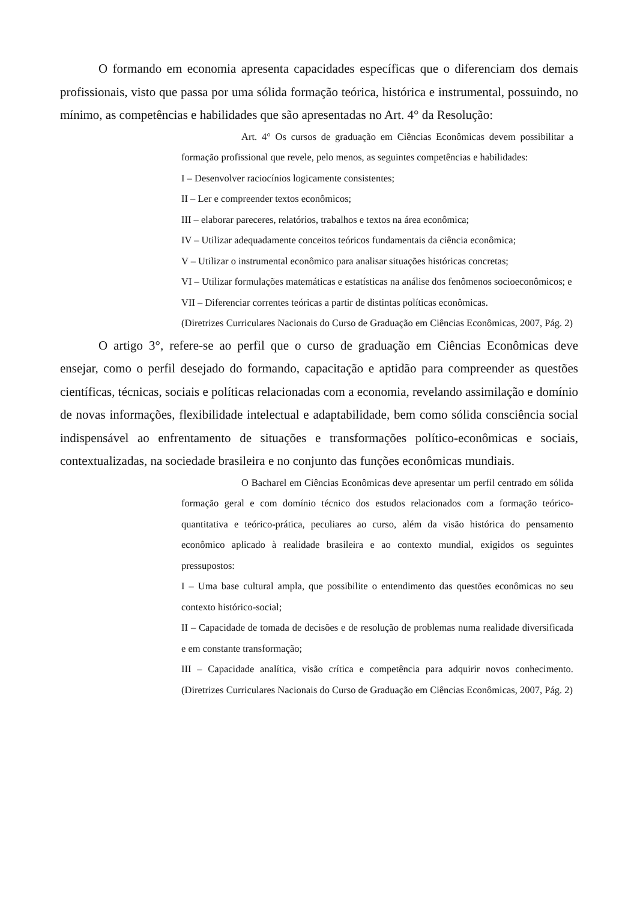O formando em economia apresenta capacidades específicas que o diferenciam dos demais profissionais, visto que passa por uma sólida formação teórica, histórica e instrumental, possuindo, no mínimo, as competências e habilidades que são apresentadas no Art. 4° da Resolução:
Art. 4° Os cursos de graduação em Ciências Econômicas devem possibilitar a formação profissional que revele, pelo menos, as seguintes competências e habilidades:
I – Desenvolver raciocínios logicamente consistentes;
II – Ler e compreender textos econômicos;
III – elaborar pareceres, relatórios, trabalhos e textos na área econômica;
IV – Utilizar adequadamente conceitos teóricos fundamentais da ciência econômica;
V – Utilizar o instrumental econômico para analisar situações históricas concretas;
VI – Utilizar formulações matemáticas e estatísticas na análise dos fenômenos socioeconômicos; e
VII – Diferenciar correntes teóricas a partir de distintas políticas econômicas.
(Diretrizes Curriculares Nacionais do Curso de Graduação em Ciências Econômicas, 2007, Pág. 2)
O artigo 3°, refere-se ao perfil que o curso de graduação em Ciências Econômicas deve ensejar, como o perfil desejado do formando, capacitação e aptidão para compreender as questões científicas, técnicas, sociais e políticas relacionadas com a economia, revelando assimilação e domínio de novas informações, flexibilidade intelectual e adaptabilidade, bem como sólida consciência social indispensável ao enfrentamento de situações e transformações político-econômicas e sociais, contextualizadas, na sociedade brasileira e no conjunto das funções econômicas mundiais.
O Bacharel em Ciências Econômicas deve apresentar um perfil centrado em sólida formação geral e com domínio técnico dos estudos relacionados com a formação teórico-quantitativa e teórico-prática, peculiares ao curso, além da visão histórica do pensamento econômico aplicado à realidade brasileira e ao contexto mundial, exigidos os seguintes pressupostos:
I – Uma base cultural ampla, que possibilite o entendimento das questões econômicas no seu contexto histórico-social;
II – Capacidade de tomada de decisões e de resolução de problemas numa realidade diversificada e em constante transformação;
III – Capacidade analítica, visão crítica e competência para adquirir novos conhecimento. (Diretrizes Curriculares Nacionais do Curso de Graduação em Ciências Econômicas, 2007, Pág. 2)